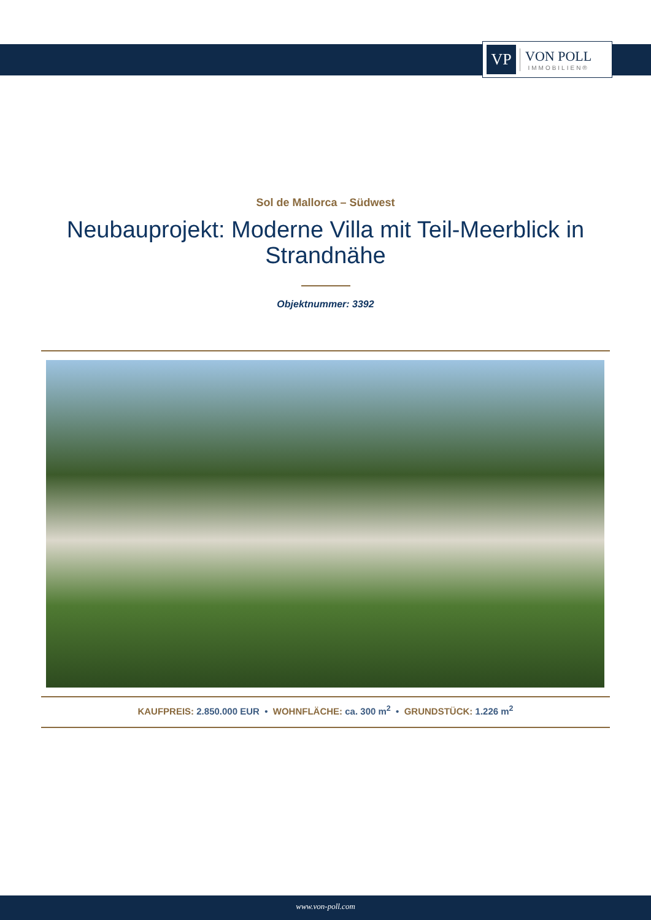VP
VON POLL
IMMOBILIEN®
Sol de Mallorca – Südwest
Neubauprojekt: Moderne Villa mit Teil-Meerblick in Strandnähe
Objektnummer: 3392
KAUFPREIS: 2.850.000 EUR • WOHNFLÄCHE: ca. 300 m<sup>2</sup> • GRUNDSTÜCK: 1.226 m<sup>2</sup>
www.von-poll.com